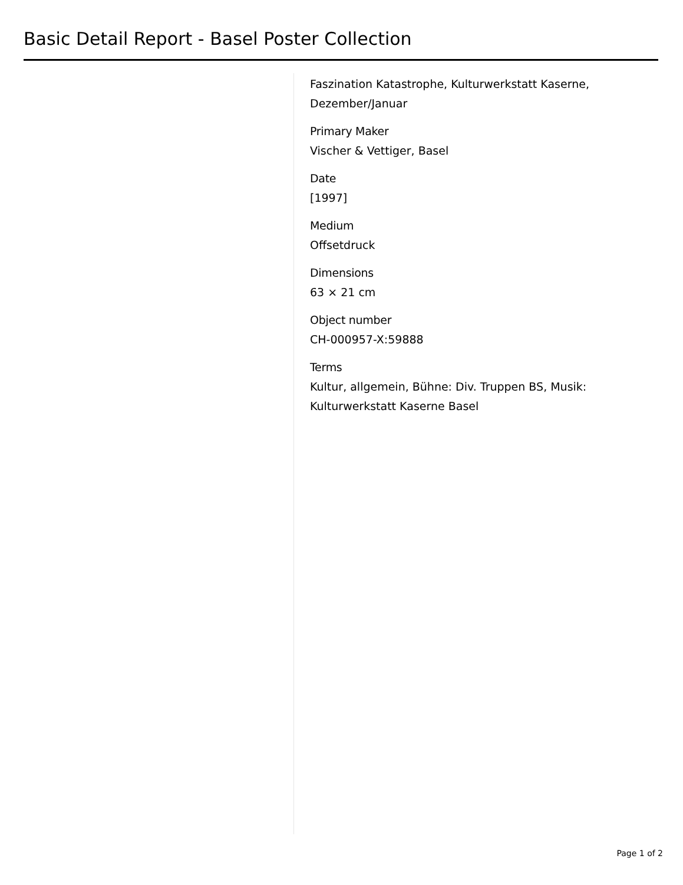Basic Detail Report - Basel Poster Collection
Faszination Katastrophe, Kulturwerkstatt Kaserne, Dezember/Januar
Primary Maker
Vischer & Vettiger, Basel
Date
[1997]
Medium
Offsetdruck
Dimensions
63 × 21 cm
Object number
CH-000957-X:59888
Terms
Kultur, allgemein, Bühne: Div. Truppen BS, Musik: Kulturwerkstatt Kaserne Basel
Page 1 of 2